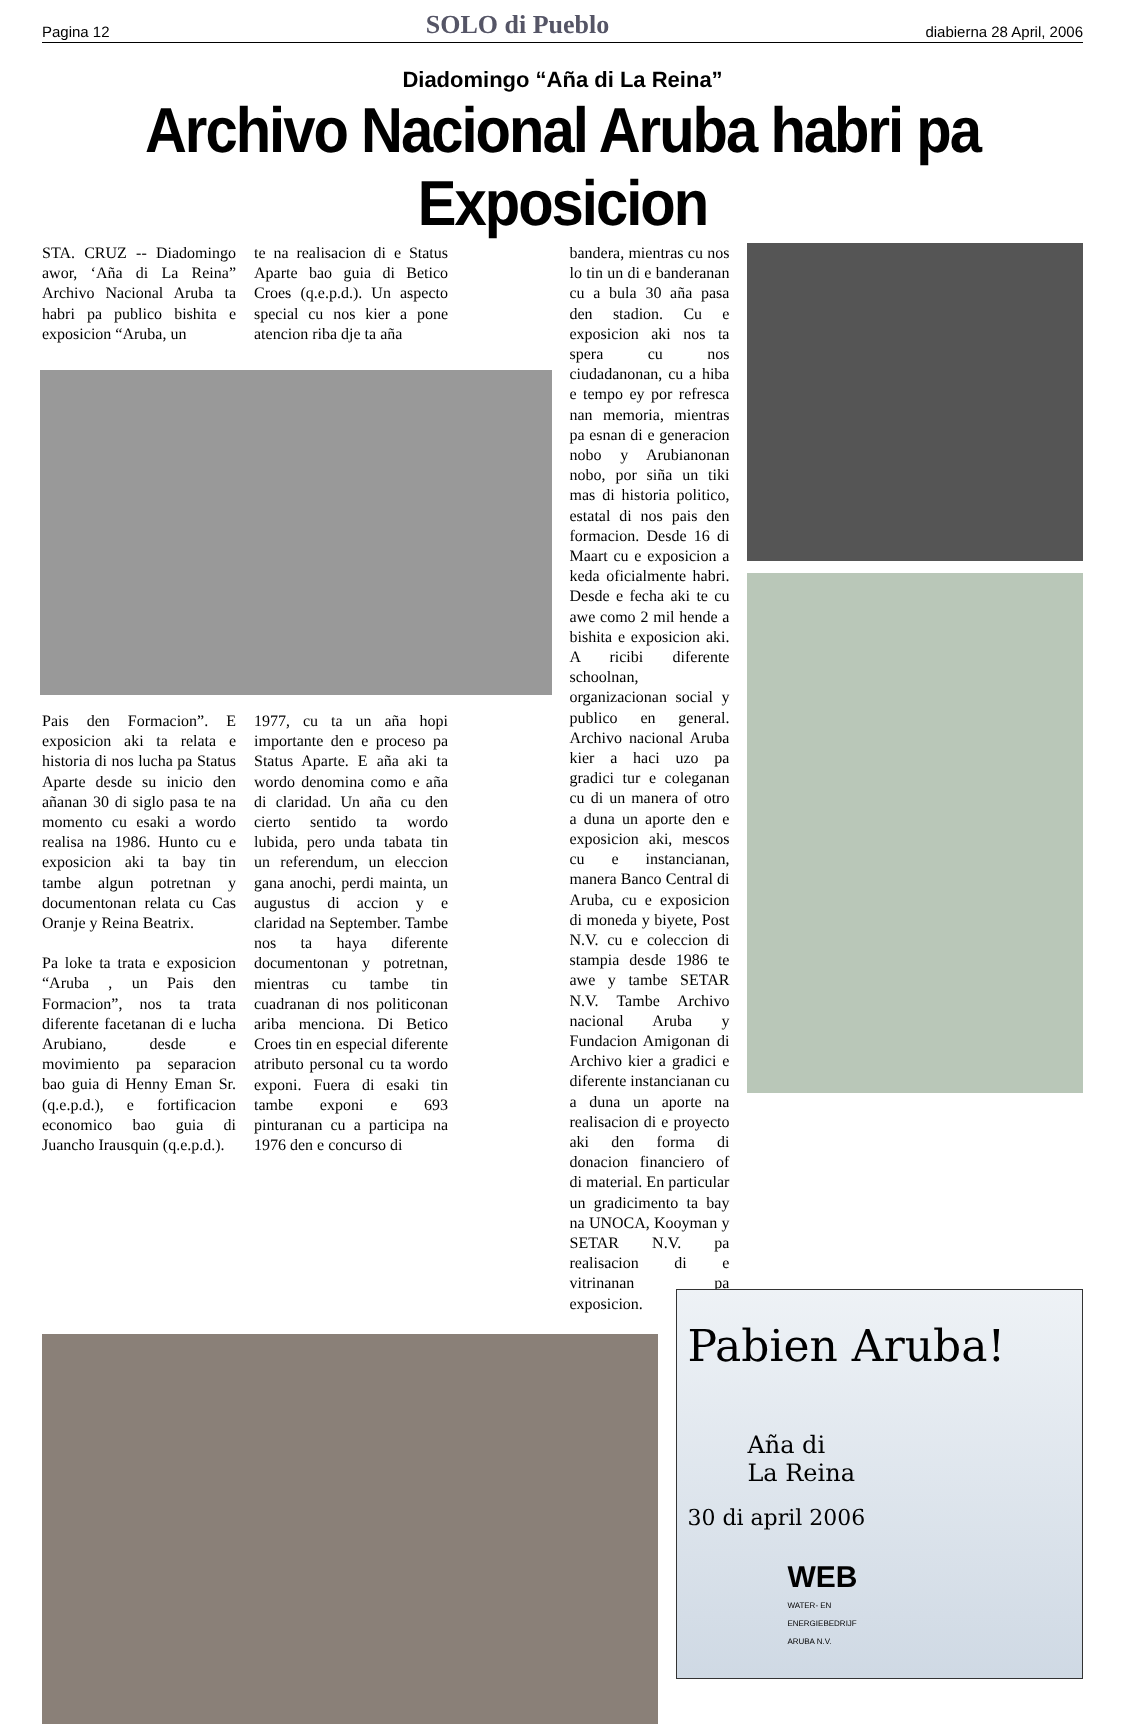Pagina 12 SOLO di Pueblo diabierna 28 April, 2006
Diadomingo “Aña di La Reina”
Archivo Nacional Aruba habri pa Exposicion
STA. CRUZ -- Diadomingo awor, ‘Aña di La Reina” Archivo Nacional Aruba ta habri pa publico bishita e exposicion “Aruba, un
te na realisacion di e Status Aparte bao guia di Betico Croes (q.e.p.d.). Un aspecto special cu nos kier a pone atencion riba dje ta aña
Pais den Formacion”. E exposicion aki ta relata e historia di nos lucha pa Status Aparte desde su inicio den añanan 30 di siglo pasa te na momento cu esaki a wordo realisa na 1986. Hunto cu e exposicion aki ta bay tin tambe algun potretnan y documentonan relata cu Cas Oranje y Reina Beatrix.
Pa loke ta trata e exposicion “Aruba , un Pais den Formacion”, nos ta trata diferente facetanan di e lucha Arubiano, desde e movimiento pa separacion bao guia di Henny Eman Sr. (q.e.p.d.), e fortificacion economico bao guia di Juancho Irausquin (q.e.p.d.).
1977, cu ta un aña hopi importante den e proceso pa Status Aparte. E aña aki ta wordo denomina como e aña di claridad. Un aña cu den cierto sentido ta wordo lubida, pero unda tabata tin un referendum, un eleccion gana anochi, perdi mainta, un augustus di accion y e claridad na September. Tambe nos ta haya diferente documentonan y potretnan, mientras cu tambe tin cuadranan di nos politiconan ariba menciona. Di Betico Croes tin en especial diferente atributo personal cu ta wordo exponi. Fuera di esaki tin tambe exponi e 693 pinturanan cu a participa na 1976 den e concurso di
bandera, mientras cu nos lo tin un di e banderanan cu a bula 30 aña pasa den stadion. Cu e exposicion aki nos ta spera cu nos ciudadanonan, cu a hiba e tempo ey por refresca nan memoria, mientras pa esnan di e generacion nobo y Arubianonan nobo, por siña un tiki mas di historia politico, estatal di nos pais den formacion. Desde 16 di Maart cu e exposicion a keda oficialmente habri. Desde e fecha aki te cu awe como 2 mil hende a bishita e exposicion aki. A ricibi diferente schoolnan, organizacionan social y publico en general. Archivo nacional Aruba kier a haci uzo pa gradici tur e coleganan cu di un manera of otro a duna un aporte den e exposicion aki, mescos cu e instancianan, manera Banco Central di Aruba, cu e exposicion di moneda y biyete, Post N.V. cu e coleccion di stampia desde 1986 te awe y tambe SETAR N.V. Tambe Archivo nacional Aruba y Fundacion Amigonan di Archivo kier a gradici e diferente instancianan cu a duna un aporte na realisacion di e proyecto aki den forma di donacion financiero of di material. En particular un gradicimento ta bay na UNOCA, Kooyman y SETAR N.V. pa realisacion di e vitrinanan pa exposicion.
Pabien Aruba!
Aña di
La Reina
30 di april 2006
WEB
WATER- EN
ENERGIEBEDRIJF
ARUBA N.V.